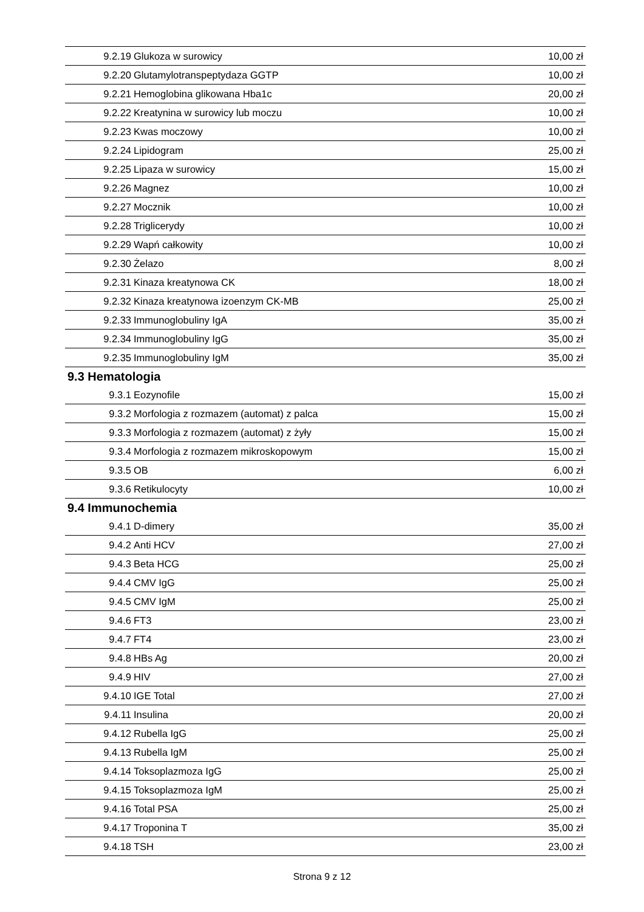| 9.2.19 | Glukoza w surowicy | 10,00 zł |
| 9.2.20 | Glutamylotranspeptydaza GGTP | 10,00 zł |
| 9.2.21 | Hemoglobina glikowana Hba1c | 20,00 zł |
| 9.2.22 | Kreatynina w surowicy lub moczu | 10,00 zł |
| 9.2.23 | Kwas moczowy | 10,00 zł |
| 9.2.24 | Lipidogram | 25,00 zł |
| 9.2.25 | Lipaza w surowicy | 15,00 zł |
| 9.2.26 | Magnez | 10,00 zł |
| 9.2.27 | Mocznik | 10,00 zł |
| 9.2.28 | Triglicerydy | 10,00 zł |
| 9.2.29 | Wapń całkowity | 10,00 zł |
| 9.2.30 | Żelazo | 8,00 zł |
| 9.2.31 | Kinaza kreatynowa CK | 18,00 zł |
| 9.2.32 | Kinaza kreatynowa izoenzym CK-MB | 25,00 zł |
| 9.2.33 | Immunoglobuliny IgA | 35,00 zł |
| 9.2.34 | Immunoglobuliny IgG | 35,00 zł |
| 9.2.35 | Immunoglobuliny IgM | 35,00 zł |
| 9.3 Hematologia | | |
| 9.3.1 | Eozynofile | 15,00 zł |
| 9.3.2 | Morfologia z rozmazem (automat) z palca | 15,00 zł |
| 9.3.3 | Morfologia z rozmazem (automat) z żyły | 15,00 zł |
| 9.3.4 | Morfologia z rozmazem mikroskopowym | 15,00 zł |
| 9.3.5 | OB | 6,00 zł |
| 9.3.6 | Retikulocyty | 10,00 zł |
| 9.4 Immunochemia | | |
| 9.4.1 | D-dimery | 35,00 zł |
| 9.4.2 | Anti HCV | 27,00 zł |
| 9.4.3 | Beta HCG | 25,00 zł |
| 9.4.4 | CMV IgG | 25,00 zł |
| 9.4.5 | CMV IgM | 25,00 zł |
| 9.4.6 | FT3 | 23,00 zł |
| 9.4.7 | FT4 | 23,00 zł |
| 9.4.8 | HBs Ag | 20,00 zł |
| 9.4.9 | HIV | 27,00 zł |
| 9.4.10 | IGE Total | 27,00 zł |
| 9.4.11 | Insulina | 20,00 zł |
| 9.4.12 | Rubella IgG | 25,00 zł |
| 9.4.13 | Rubella IgM | 25,00 zł |
| 9.4.14 | Toksoplazmoza IgG | 25,00 zł |
| 9.4.15 | Toksoplazmoza IgM | 25,00 zł |
| 9.4.16 | Total PSA | 25,00 zł |
| 9.4.17 | Troponina T | 35,00 zł |
| 9.4.18 | TSH | 23,00 zł |
Strona 9 z 12